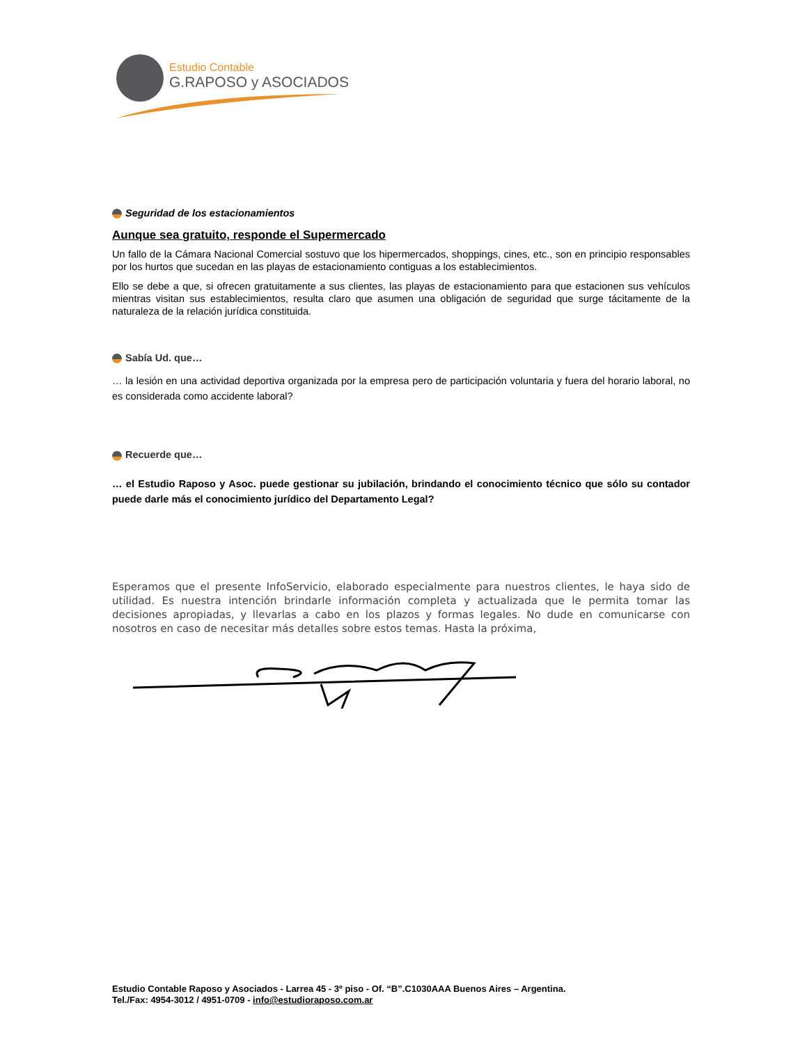Estudio Contable
G.RAPOSO y ASOCIADOS
Seguridad de los estacionamientos
Aunque sea gratuito, responde el Supermercado
Un fallo de la Cámara Nacional Comercial sostuvo que los hipermercados, shoppings, cines, etc., son en principio responsables por los hurtos que sucedan en las playas de estacionamiento contiguas a los establecimientos.
Ello se debe a que, si ofrecen gratuitamente a sus clientes, las playas de estacionamiento para que estacionen sus vehículos mientras visitan sus establecimientos, resulta claro que asumen una obligación de seguridad que surge tácitamente de la naturaleza de la relación jurídica constituida.
Sabía Ud. que…
… la lesión en una actividad deportiva organizada por la empresa pero de participación voluntaria y fuera del horario laboral, no es considerada como accidente laboral?
Recuerde que…
… el Estudio Raposo y Asoc. puede gestionar su jubilación, brindando el conocimiento técnico que sólo su contador puede darle más el conocimiento jurídico del Departamento Legal?
Esperamos que el presente InfoServicio, elaborado especialmente para nuestros clientes, le haya sido de utilidad. Es nuestra intención brindarle información completa y actualizada que le permita tomar las decisiones apropiadas, y llevarlas a cabo en los plazos y formas legales. No dude en comunicarse con nosotros en caso de necesitar más detalles sobre estos temas. Hasta la próxima,
Estudio Contable Raposo y Asociados - Larrea 45 - 3º piso - Of. “B”.C1030AAA Buenos Aires – Argentina.
Tel./Fax: 4954-3012 / 4951-0709 - info@estudioraposo.com.ar